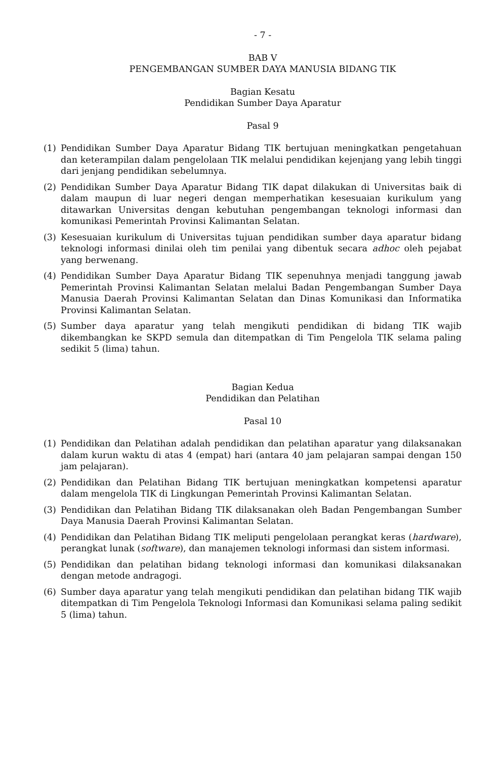- 7 -
BAB V
PENGEMBANGAN SUMBER DAYA MANUSIA BIDANG TIK
Bagian Kesatu
Pendidikan Sumber Daya Aparatur
Pasal 9
(1) Pendidikan Sumber Daya Aparatur Bidang TIK bertujuan meningkatkan pengetahuan dan keterampilan dalam pengelolaan TIK melalui pendidikan kejenjang yang lebih tinggi dari jenjang pendidikan sebelumnya.
(2) Pendidikan Sumber Daya Aparatur Bidang TIK dapat dilakukan di Universitas baik di dalam maupun di luar negeri dengan memperhatikan kesesuaian kurikulum yang ditawarkan Universitas dengan kebutuhan pengembangan teknologi informasi dan komunikasi Pemerintah Provinsi Kalimantan Selatan.
(3) Kesesuaian kurikulum di Universitas tujuan pendidikan sumber daya aparatur bidang teknologi informasi dinilai oleh tim penilai yang dibentuk secara adhoc oleh pejabat yang berwenang.
(4) Pendidikan Sumber Daya Aparatur Bidang TIK sepenuhnya menjadi tanggung jawab Pemerintah Provinsi Kalimantan Selatan melalui Badan Pengembangan Sumber Daya Manusia Daerah Provinsi Kalimantan Selatan dan Dinas Komunikasi dan Informatika Provinsi Kalimantan Selatan.
(5) Sumber daya aparatur yang telah mengikuti pendidikan di bidang TIK wajib dikembangkan ke SKPD semula dan ditempatkan di Tim Pengelola TIK selama paling sedikit 5 (lima) tahun.
Bagian Kedua
Pendidikan dan Pelatihan
Pasal 10
(1) Pendidikan dan Pelatihan adalah pendidikan dan pelatihan aparatur yang dilaksanakan dalam kurun waktu di atas 4 (empat) hari (antara 40 jam pelajaran sampai dengan 150 jam pelajaran).
(2) Pendidikan dan Pelatihan Bidang TIK bertujuan meningkatkan kompetensi aparatur dalam mengelola TIK di Lingkungan Pemerintah Provinsi Kalimantan Selatan.
(3) Pendidikan dan Pelatihan Bidang TIK dilaksanakan oleh Badan Pengembangan Sumber Daya Manusia Daerah Provinsi Kalimantan Selatan.
(4) Pendidikan dan Pelatihan Bidang TIK meliputi pengelolaan perangkat keras (hardware), perangkat lunak (software), dan manajemen teknologi informasi dan sistem informasi.
(5) Pendidikan dan pelatihan bidang teknologi informasi dan komunikasi dilaksanakan dengan metode andragogi.
(6) Sumber daya aparatur yang telah mengikuti pendidikan dan pelatihan bidang TIK wajib ditempatkan di Tim Pengelola Teknologi Informasi dan Komunikasi selama paling sedikit 5 (lima) tahun.